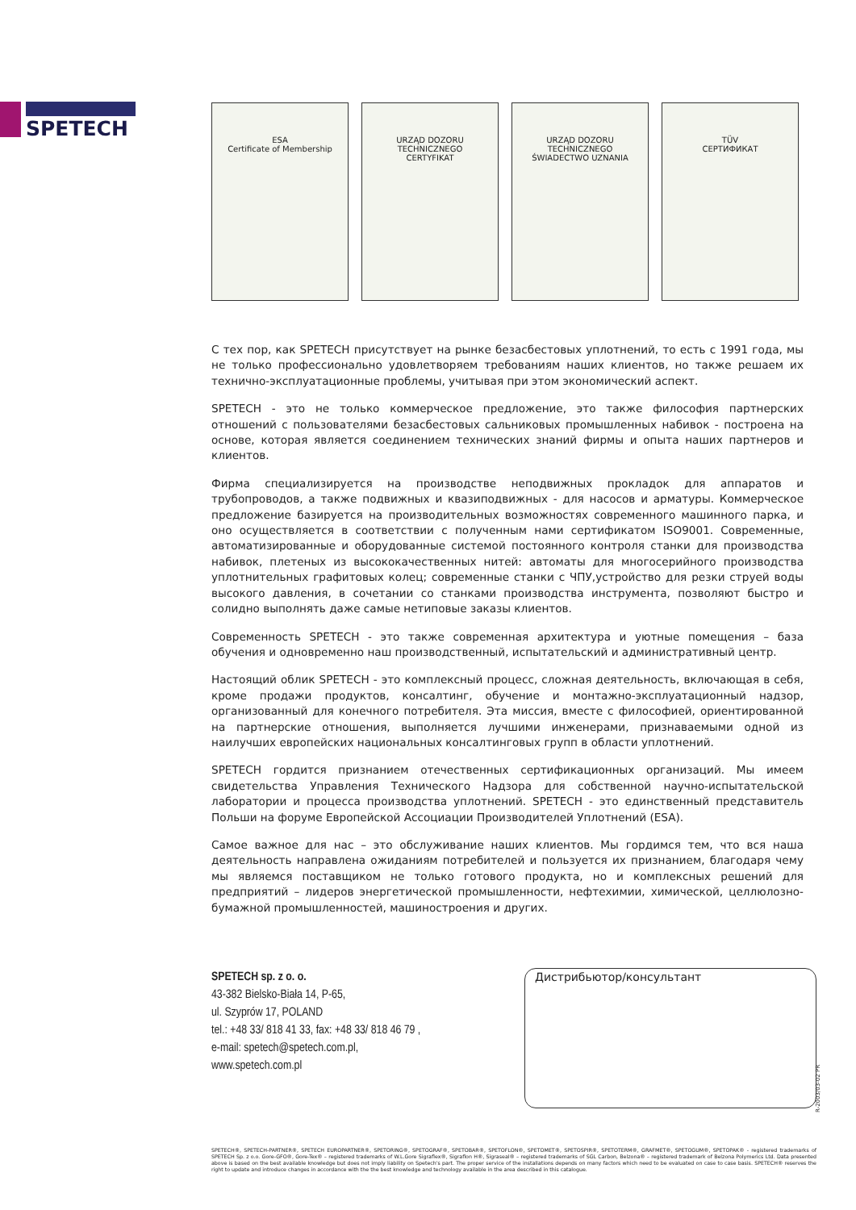SPETECH
ESA
Certificate of Membership
URZĄD DOZORU TECHNICZNEGO
CERTYFIKAT
URZĄD DOZORU TECHNICZNEGO
ŚWIADECTWO UZNANIA
TÜV
СЕРТИФИКАТ
С тех пор, как SPETECH присутствует на рынке безасбестовых уплотнений, то есть с 1991 года, мы не только профессионально удовлетворяем требованиям наших клиентов, но также решаем их технично-эксплуатационные проблемы, учитывая при этом экономический аспект.
SPETECH - это не только коммерческое предложение, это также философия партнерских отношений с пользователями безасбестовых сальниковых промышленных набивок - построена на основе, которая является соединением технических знаний фирмы и опыта наших партнеров и клиентов.
Фирма специализируется на производстве неподвижных прокладок для аппаратов и трубопроводов, а также подвижных и квазиподвижных - для насосов и арматуры. Коммерческое предложение базируется на производительных возможностях современного машинного парка, и оно осуществляется в соответствии с полученным нами сертификатом ISO9001. Современные, автоматизированные и оборудованные системой постоянного контроля станки для производства набивок, плетеных из высококачественных нитей: автоматы для многосерийного производства уплотнительных графитовых колец; современные станки с ЧПУ,устройство для резки струей воды высокого давления, в сочетании со станками производства инструмента, позволяют быстро и солидно выполнять даже самые нетиповые заказы клиентов.
Современность SPETECH - это также современная архитектура и уютные помещения – база обучения и одновременно наш производственный, испытательский и административный центр.
Настоящий облик SPETECH - это комплексный процесс, сложная деятельность, включающая в себя, кроме продажи продуктов, консалтинг, обучение и монтажно-эксплуатационный надзор, организованный для конечного потребителя. Эта миссия, вместе с философией, ориентированной на партнерские отношения, выполняется лучшими инженерами, признаваемыми одной из наилучших европейских национальных консалтинговых групп в области уплотнений.
SPETECH гордится признанием отечественных сертификационных организаций. Мы имеем свидетельства Управления Технического Надзора для собственной научно-испытательской лаборатории и процесса производства уплотнений. SPETECH - это единственный представитель Польши на форуме Европейской Ассоциации Производителей Уплотнений (ESA).
Самое важное для нас – это обслуживание наших клиентов. Мы гордимся тем, что вся наша деятельность направлена ожиданиям потребителей и пользуется их признанием, благодаря чему мы являемся поставщиком не только готового продукта, но и комплексных решений для предприятий – лидеров энергетической промышленности, нефтехимии, химической, целлюлозно-бумажной промышленностей, машиностроения и других.
SPETECH sp. z o. o.
43-382 Bielsko-Biała 14, P-65,
ul. Szyprów 17, POLAND
tel.: +48 33/ 818 41 33, fax: +48 33/ 818 46 79 ,
e-mail: spetech@spetech.com.pl,
www.spetech.com.pl
Дистрибьютор/консультант
R-2003/03-02 PR
SPETECH®, SPETECH-PARTNER®, SPETECH EUROPARTNER®, SPETORING®, SPETOGRAF®, SPETOBAR®, SPETOFLON®, SPETOMET®, SPETOSPIR®, SPETOTERM®, GRAFMET®, SPETOGUM®, SPETOPAK® - registered trademarks of SPETECH Sp. z o.o. Gore-GFO®, Gore-Tex® – registered trademarks of W.L.Gore Sigraflex®, Sigraflon H®, Sigraseal® – registered trademarks of SGL Carbon, Belzona® – registered trademark of Belzona Polymerics Ltd. Data presented above is based on the best available knowledge but does not imply liability on Spetech's part. The proper service of the installations depends on many factors which need to be evaluated on case to case basis. SPETECH® reserves the right to update and introduce changes in accordance with the the best knowledge and technology available in the area described in this catalogue.